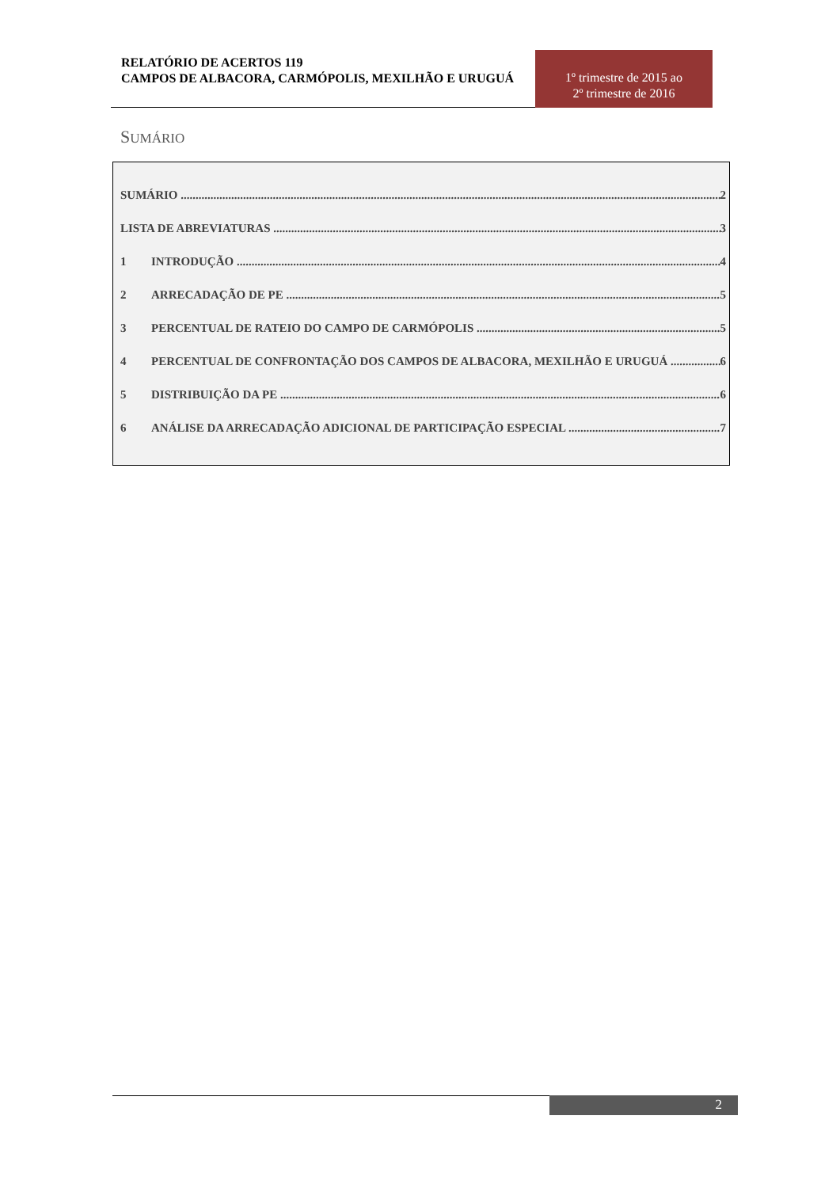RELATÓRIO DE ACERTOS 119
CAMPOS DE ALBACORA, CARMÓPOLIS, MEXILHÃO E URUGUÁ
1º trimestre de 2015 ao
2º trimestre de 2016
SUMÁRIO
SUMÁRIO 2
LISTA DE ABREVIATURAS 3
1 INTRODUÇÃO 4
2 ARRECADAÇÃO DE PE 5
3 PERCENTUAL DE RATEIO DO CAMPO DE CARMÓPOLIS 5
4 PERCENTUAL DE CONFRONTAÇÃO DOS CAMPOS DE ALBACORA, MEXILHÃO E URUGUÁ 6
5 DISTRIBUIÇÃO DA PE 6
6 ANÁLISE DA ARRECADAÇÃO ADICIONAL DE PARTICIPAÇÃO ESPECIAL 7
2